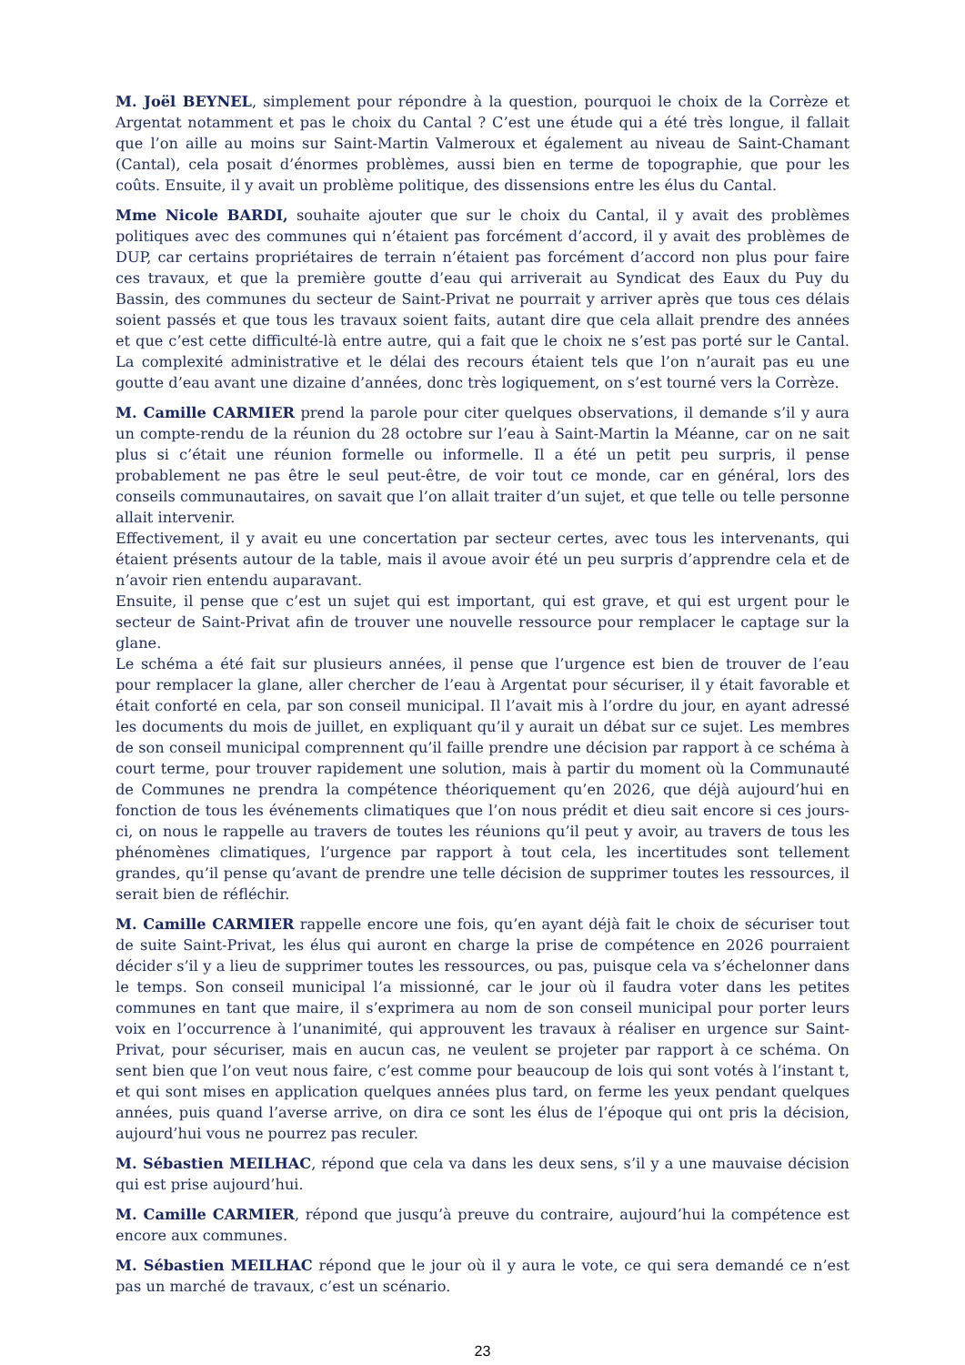M. Joël BEYNEL, simplement pour répondre à la question, pourquoi le choix de la Corrèze et Argentat notamment et pas le choix du Cantal ? C’est une étude qui a été très longue, il fallait que l’on aille au moins sur Saint-Martin Valmeroux et également au niveau de Saint-Chamant (Cantal), cela posait d’énormes problèmes, aussi bien en terme de topographie, que pour les coûts. Ensuite, il y avait un problème politique, des dissensions entre les élus du Cantal.
Mme Nicole BARDI, souhaite ajouter que sur le choix du Cantal, il y avait des problèmes politiques avec des communes qui n’étaient pas forcément d’accord, il y avait des problèmes de DUP, car certains propriétaires de terrain n’étaient pas forcément d’accord non plus pour faire ces travaux, et que la première goutte d’eau qui arriverait au Syndicat des Eaux du Puy du Bassin, des communes du secteur de Saint-Privat ne pourrait y arriver après que tous ces délais soient passés et que tous les travaux soient faits, autant dire que cela allait prendre des années et que c’est cette difficulté-là entre autre, qui a fait que le choix ne s’est pas porté sur le Cantal. La complexité administrative et le délai des recours étaient tels que l’on n’aurait pas eu une goutte d’eau avant une dizaine d’années, donc très logiquement, on s’est tourné vers la Corrèze.
M. Camille CARMIER prend la parole pour citer quelques observations, il demande s’il y aura un compte-rendu de la réunion du 28 octobre sur l’eau à Saint-Martin la Méanne, car on ne sait plus si c’était une réunion formelle ou informelle. Il a été un petit peu surpris, il pense probablement ne pas être le seul peut-être, de voir tout ce monde, car en général, lors des conseils communautaires, on savait que l’on allait traiter d’un sujet, et que telle ou telle personne allait intervenir.
Effectivement, il y avait eu une concertation par secteur certes, avec tous les intervenants, qui étaient présents autour de la table, mais il avoue avoir été un peu surpris d’apprendre cela et de n’avoir rien entendu auparavant.
Ensuite, il pense que c’est un sujet qui est important, qui est grave, et qui est urgent pour le secteur de Saint-Privat afin de trouver une nouvelle ressource pour remplacer le captage sur la glane.
Le schéma a été fait sur plusieurs années, il pense que l’urgence est bien de trouver de l’eau pour remplacer la glane, aller chercher de l’eau à Argentat pour sécuriser, il y était favorable et était conforté en cela, par son conseil municipal. Il l’avait mis à l’ordre du jour, en ayant adressé les documents du mois de juillet, en expliquant qu’il y aurait un débat sur ce sujet. Les membres de son conseil municipal comprennent qu’il faille prendre une décision par rapport à ce schéma à court terme, pour trouver rapidement une solution, mais à partir du moment où la Communauté de Communes ne prendra la compétence théoriquement qu’en 2026, que déjà aujourd’hui en fonction de tous les événements climatiques que l’on nous prédit et dieu sait encore si ces jours-ci, on nous le rappelle au travers de toutes les réunions qu’il peut y avoir, au travers de tous les phénomènes climatiques, l’urgence par rapport à tout cela, les incertitudes sont tellement grandes, qu’il pense qu’avant de prendre une telle décision de supprimer toutes les ressources, il serait bien de réfléchir.
M. Camille CARMIER rappelle encore une fois, qu’en ayant déjà fait le choix de sécuriser tout de suite Saint-Privat, les élus qui auront en charge la prise de compétence en 2026 pourraient décider s’il y a lieu de supprimer toutes les ressources, ou pas, puisque cela va s’échelonner dans le temps. Son conseil municipal l’a missionné, car le jour où il faudra voter dans les petites communes en tant que maire, il s’exprimera au nom de son conseil municipal pour porter leurs voix en l’occurrence à l’unanimité, qui approuvent les travaux à réaliser en urgence sur Saint-Privat, pour sécuriser, mais en aucun cas, ne veulent se projeter par rapport à ce schéma. On sent bien que l’on veut nous faire, c’est comme pour beaucoup de lois qui sont votés à l’instant t, et qui sont mises en application quelques années plus tard, on ferme les yeux pendant quelques années, puis quand l’averse arrive, on dira ce sont les élus de l’époque qui ont pris la décision, aujourd’hui vous ne pourrez pas reculer.
M. Sébastien MEILHAC, répond que cela va dans les deux sens, s’il y a une mauvaise décision qui est prise aujourd’hui.
M. Camille CARMIER, répond que jusqu’à preuve du contraire, aujourd’hui la compétence est encore aux communes.
M. Sébastien MEILHAC répond que le jour où il y aura le vote, ce qui sera demandé ce n’est pas un marché de travaux, c’est un scénario.
23